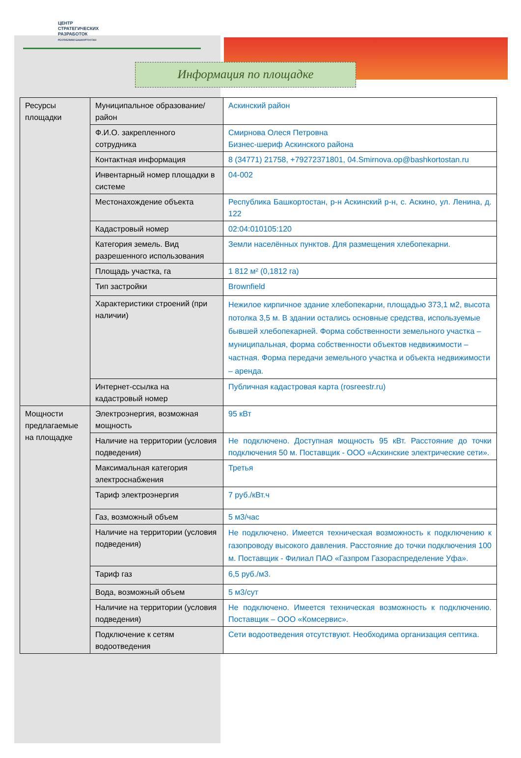ЦЕНТР
СТРАТЕГИЧЕСКИХ
РАЗРАБОТОК
РЕСПУБЛИКИ БАШКОРТОСТАН
Информация по площадке
| Ресурсы площадки | Муниципальное образование/район | Аскинский район |
| | Ф.И.О. закрепленного сотрудника | Смирнова Олеся Петровна Бизнес-шериф Аскинского района |
| | Контактная информация | 8 (34771) 21758, +79272371801, 04.Smirnova.op@bashkortostan.ru |
| | Инвентарный номер площадки в системе | 04-002 |
| | Местонахождение объекта | Республика Башкортостан, р-н Аскинский р-н, с. Аскино, ул. Ленина, д. 122 |
| | Кадастровый номер | 02:04:010105:120 |
| | Категория земель. Вид разрешенного использования | Земли населённых пунктов. Для размещения хлебопекарни. |
| | Площадь участка, га | 1 812 м² (0,1812 га) |
| | Тип застройки | Brownfield |
| | Характеристики строений (при наличии) | Нежилое кирпичное здание хлебопекарни, площадью 373,1 м2, высота потолка 3,5 м. В здании остались основные средства, используемые бывшей хлебопекарней. Форма собственности земельного участка – муниципальная, форма собственности объектов недвижимости – частная. Форма передачи земельного участка и объекта недвижимости – аренда. |
| | Интернет-ссылка на кадастровый номер | Публичная кадастровая карта (rosreestr.ru) |
| Мощности предлагаемые на площадке | Электроэнергия, возможная мощность | 95 кВт |
| | Наличие на территории (условия подведения) | Не подключено. Доступная мощность 95 кВт. Расстояние до точки подключения 50 м. Поставщик - ООО «Аскинские электрические сети». |
| | Максимальная категория электроснабжения | Третья |
| | Тариф электроэнергия | 7 руб./кВт.ч |
| | Газ, возможный объем | 5 м3/час |
| | Наличие на территории (условия подведения) | Не подключено. Имеется техническая возможность к подключению к газопроводу высокого давления. Расстояние до точки подключения 100 м. Поставщик - Филиал ПАО «Газпром Газораспределение Уфа». |
| | Тариф газ | 6,5 руб./м3. |
| | Вода, возможный объем | 5 м3/сут |
| | Наличие на территории (условия подведения) | Не подключено. Имеется техническая возможность к подключению. Поставщик – ООО «Комсервис». |
| | Подключение к сетям водоотведения | Сети водоотведения отсутствуют. Необходима организация септика. |